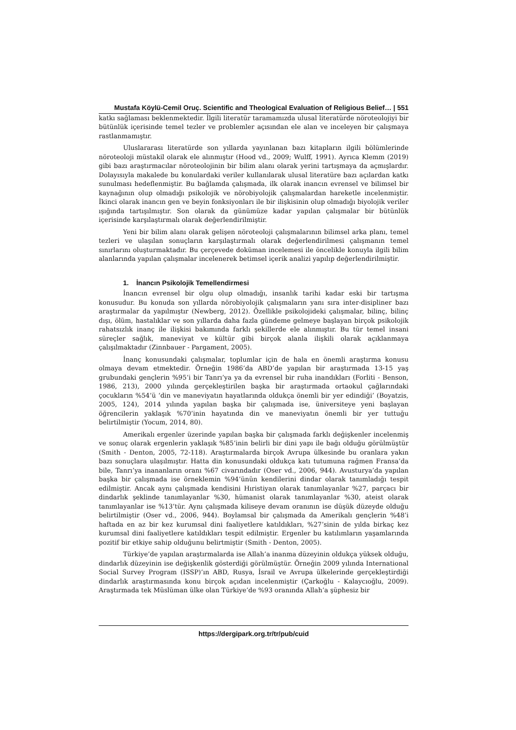Mustafa Köylü-Cemil Oruç. Scientific and Theological Evaluation of Religious Belief… | 551
katkı sağlaması beklenmektedir. İlgili literatür taramamızda ulusal literatürde nöroteolojiyi bir bütünlük içerisinde temel tezler ve problemler açısından ele alan ve inceleyen bir çalışmaya rastlanmamıştır.
Uluslararası literatürde son yıllarda yayınlanan bazı kitapların ilgili bölümlerinde nöroteoloji müstakil olarak ele alınmıştır (Hood vd., 2009; Wulff, 1991). Ayrıca Klemm (2019) gibi bazı araştırmacılar nöroteolojinin bir bilim alanı olarak yerini tartışmaya da açmışlardır. Dolayısıyla makalede bu konulardaki veriler kullanılarak ulusal literatüre bazı açılardan katkı sunulması hedeflenmiştir. Bu bağlamda çalışmada, ilk olarak inancın evrensel ve bilimsel bir kaynağının olup olmadığı psikolojik ve nörobiyolojik çalışmalardan hareketle incelenmiştir. İkinci olarak inancın gen ve beyin fonksiyonları ile bir ilişkisinin olup olmadığı biyolojik veriler ışığında tartışılmıştır. Son olarak da günümüze kadar yapılan çalışmalar bir bütünlük içerisinde karşılaştırmalı olarak değerlendirilmiştir.
Yeni bir bilim alanı olarak gelişen nöroteoloji çalışmalarının bilimsel arka planı, temel tezleri ve ulaşılan sonuçların karşılaştırmalı olarak değerlendirilmesi çalışmanın temel sınırlarını oluşturmaktadır. Bu çerçevede doküman incelemesi ile öncelikle konuyla ilgili bilim alanlarında yapılan çalışmalar incelenerek betimsel içerik analizi yapılıp değerlendirilmiştir.
1. İnancın Psikolojik Temellendirmesi
İnancın evrensel bir olgu olup olmadığı, insanlık tarihi kadar eski bir tartışma konusudur. Bu konuda son yıllarda nörobiyolojik çalışmaların yanı sıra inter-disipliner bazı araştırmalar da yapılmıştır (Newberg, 2012). Özellikle psikolojideki çalışmalar, bilinç, bilinç dışı, ölüm, hastalıklar ve son yıllarda daha fazla gündeme gelmeye başlayan birçok psikolojik rahatsızlık inanç ile ilişkisi bakımında farklı şekillerde ele alınmıştır. Bu tür temel insani süreçler sağlık, maneviyat ve kültür gibi birçok alanla ilişkili olarak açıklanmaya çalışılmaktadır (Zinnbauer - Pargament, 2005).
İnanç konusundaki çalışmalar, toplumlar için de hala en önemli araştırma konusu olmaya devam etmektedir. Örneğin 1986’da ABD’de yapılan bir araştırmada 13-15 yaş grubundaki gençlerin %95’i bir Tanrı’ya ya da evrensel bir ruha inandıkları (Forliti - Benson, 1986, 213), 2000 yılında gerçekleştirilen başka bir araştırmada ortaokul çağlarındaki çocukların %54’ü ‘din ve maneviyatın hayatlarında oldukça önemli bir yer edindiği’ (Boyatzis, 2005, 124), 2014 yılında yapılan başka bir çalışmada ise, üniversiteye yeni başlayan öğrencilerin yaklaşık %70’inin hayatında din ve maneviyatın önemli bir yer tuttuğu belirtilmiştir (Yocum, 2014, 80).
Amerikalı ergenler üzerinde yapılan başka bir çalışmada farklı değişkenler incelenmiş ve sonuç olarak ergenlerin yaklaşık %85’inin belirli bir dini yapı ile bağı olduğu görülmüştür (Smith - Denton, 2005, 72-118). Araştırmalarda birçok Avrupa ülkesinde bu oranlara yakın bazı sonuçlara ulaşılmıştır. Hatta din konusundaki oldukça katı tutumuna rağmen Fransa’da bile, Tanrı’ya inananların oranı %67 civarındadır (Oser vd., 2006, 944). Avusturya’da yapılan başka bir çalışmada ise örneklemin %94’ünün kendilerini dindar olarak tanımladığı tespit edilmiştir. Ancak aynı çalışmada kendisini Hıristiyan olarak tanımlayanlar %27, parçacı bir dindarlık şeklinde tanımlayanlar %30, hümanist olarak tanımlayanlar %30, ateist olarak tanımlayanlar ise %13’tür. Aynı çalışmada kiliseye devam oranının ise düşük düzeyde olduğu belirtilmiştir (Oser vd., 2006, 944). Boylamsal bir çalışmada da Amerikalı gençlerin %48’i haftada en az bir kez kurumsal dini faaliyetlere katıldıkları, %27’sinin de yılda birkaç kez kurumsal dini faaliyetlere katıldıkları tespit edilmiştir. Ergenler bu katılımların yaşamlarında pozitif bir etkiye sahip olduğunu belirtmiştir (Smith - Denton, 2005).
Türkiye’de yapılan araştırmalarda ise Allah’a inanma düzeyinin oldukça yüksek olduğu, dindarlık düzeyinin ise değişkenlik gösterdiği görülmüştür. Örneğin 2009 yılında International Social Survey Program (ISSP)’ın ABD, Rusya, İsrail ve Avrupa ülkelerinde gerçekleştirdiği dindarlık araştırmasında konu birçok açıdan incelenmiştir (Çarkoğlu - Kalaycıoğlu, 2009). Araştırmada tek Müslüman ülke olan Türkiye’de %93 oranında Allah’a şüphesiz bir
https://dergipark.org.tr/tr/pub/cuid